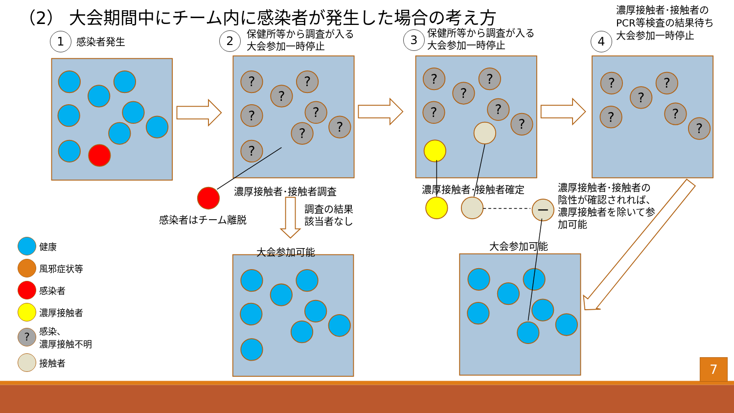?
（2） 大会期間中にチーム内に感染者が発生した場合の考え方
1
感染者発生
2
保健所等から調査が入る
大会参加一時停止
3
保健所等から調査が入る
大会参加一時停止
4
濃厚接触者･接触者のPCR等検査の結果待ち
大会参加一時停止
感染者はチーム離脱
濃厚接触者･接触者調査
調査の結果
該当者なし
濃厚接触者･接触者確定
濃厚接触者･接触者の陰性が確認されれば、濃厚接触者を除いて参加可能
健康
風邪症状等
感染者
濃厚接触者
? 感染、
濃厚接触不明
接触者
大会参加可能
大会参加可能
7